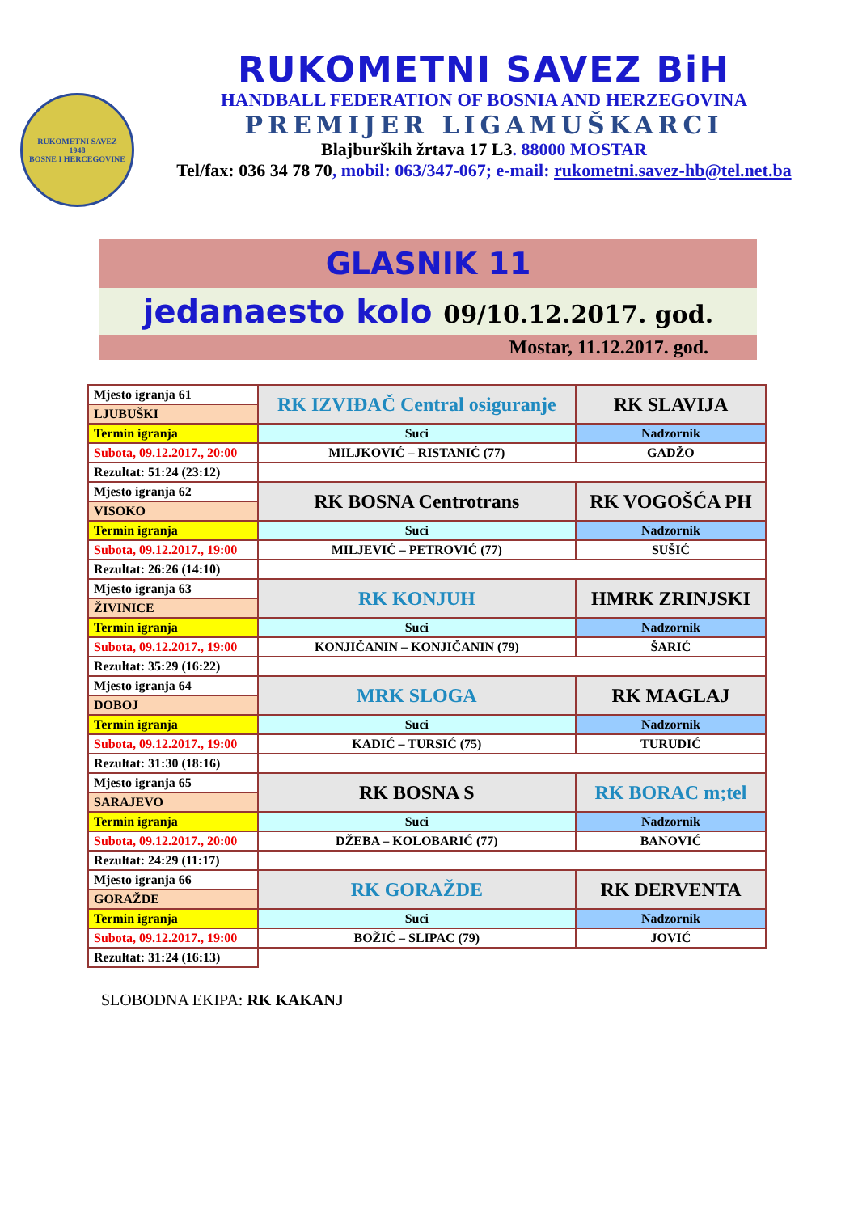RUKOMETNI SAVEZ
1948
BOSNE I HERCEGOVINE
RUKOMETNI SAVEZ BiH
HANDBALL FEDERATION OF BOSNIA AND HERZEGOVINA
PREMIJER LIGAMUŠKARCI
Blajburških žrtava 17 L3. 88000 MOSTAR
Tel/fax: 036 34 78 70, mobil: 063/347-067; e-mail: rukometni.savez-hb@tel.net.ba
GLASNIK 11
jedanaesto kolo 09/10.12.2017. god.
Mostar, 11.12.2017. god.
| Mjesto igranja 61 | RK IZVIĐAČ Central osiguranje | RK SLAVIJA |
| LJUBUŠKI | | |
| Termin igranja | Suci | Nadzornik |
| Subota, 09.12.2017., 20:00 | MILJKOVIĆ – RISTANIĆ (77) | GADŽO |
| Rezultat: 51:24 (23:12) | | |
| Mjesto igranja 62 | RK BOSNA Centrotrans | RK VOGOŠĆA PH |
| VISOKO | | |
| Termin igranja | Suci | Nadzornik |
| Subota, 09.12.2017., 19:00 | MILJEVIĆ – PETROVIĆ (77) | SUŠIĆ |
| Rezultat: 26:26 (14:10) | | |
| Mjesto igranja 63 | RK KONJUH | HMRK ZRINJSKI |
| ŽIVINICE | | |
| Termin igranja | Suci | Nadzornik |
| Subota, 09.12.2017., 19:00 | KONJIČANIN – KONJIČANIN (79) | ŠARIĆ |
| Rezultat: 35:29 (16:22) | | |
| Mjesto igranja 64 | MRK SLOGA | RK MAGLAJ |
| DOBOJ | | |
| Termin igranja | Suci | Nadzornik |
| Subota, 09.12.2017., 19:00 | KADIĆ – TURSIĆ (75) | TURUDIĆ |
| Rezultat: 31:30 (18:16) | | |
| Mjesto igranja 65 | RK BOSNA S | RK BORAC m;tel |
| SARAJEVO | | |
| Termin igranja | Suci | Nadzornik |
| Subota, 09.12.2017., 20:00 | DŽEBA – KOLOBARIĆ (77) | BANOVIĆ |
| Rezultat: 24:29 (11:17) | | |
| Mjesto igranja 66 | RK GORAŽDE | RK DERVENTA |
| GORAŽDE | | |
| Termin igranja | Suci | Nadzornik |
| Subota, 09.12.2017., 19:00 | BOŽIĆ – SLIPAC (79) | JOVIĆ |
| Rezultat: 31:24 (16:13) | | |
SLOBODNA EKIPA: RK KAKANJ